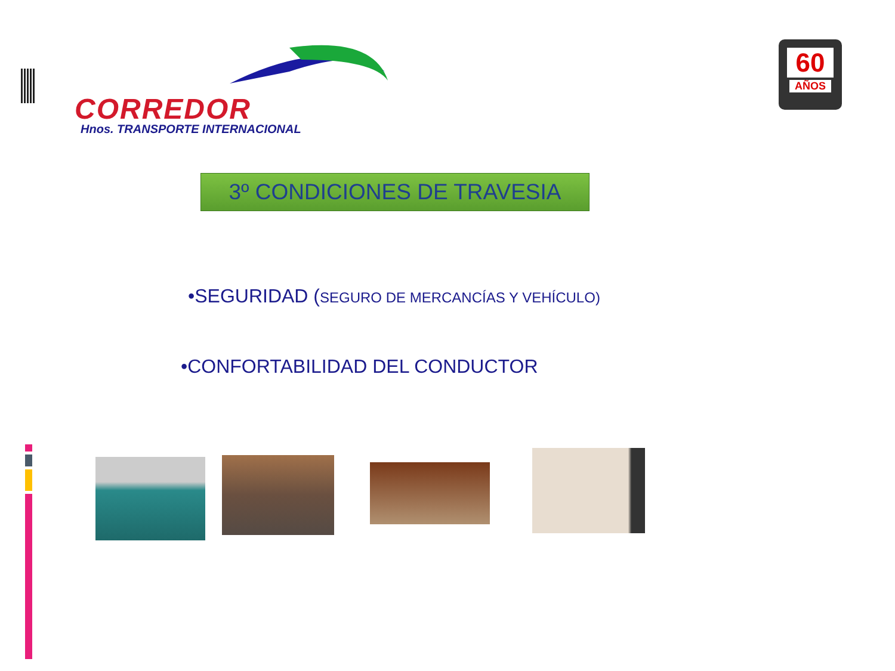CORREDOR
Hnos. TRANSPORTE INTERNACIONAL
60
AÑOS
3º CONDICIONES DE TRAVESIA
•SEGURIDAD (SEGURO DE MERCANCÍAS Y VEHÍCULO)
•CONFORTABILIDAD DEL CONDUCTOR